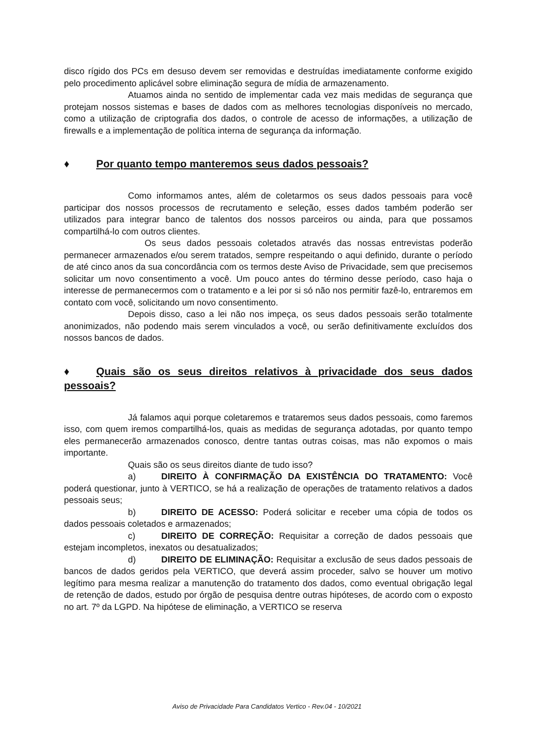disco rígido dos PCs em desuso devem ser removidas e destruídas imediatamente conforme exigido pelo procedimento aplicável sobre eliminação segura de mídia de armazenamento.
Atuamos ainda no sentido de implementar cada vez mais medidas de segurança que protejam nossos sistemas e bases de dados com as melhores tecnologias disponíveis no mercado, como a utilização de criptografia dos dados, o controle de acesso de informações, a utilização de firewalls e a implementação de política interna de segurança da informação.
♦ Por quanto tempo manteremos seus dados pessoais?
Como informamos antes, além de coletarmos os seus dados pessoais para você participar dos nossos processos de recrutamento e seleção, esses dados também poderão ser utilizados para integrar banco de talentos dos nossos parceiros ou ainda, para que possamos compartilhá-lo com outros clientes.
Os seus dados pessoais coletados através das nossas entrevistas poderão permanecer armazenados e/ou serem tratados, sempre respeitando o aqui definido, durante o período de até cinco anos da sua concordância com os termos deste Aviso de Privacidade, sem que precisemos solicitar um novo consentimento a você. Um pouco antes do término desse período, caso haja o interesse de permanecermos com o tratamento e a lei por si só não nos permitir fazê-lo, entraremos em contato com você, solicitando um novo consentimento.
Depois disso, caso a lei não nos impeça, os seus dados pessoais serão totalmente anonimizados, não podendo mais serem vinculados a você, ou serão definitivamente excluídos dos nossos bancos de dados.
♦ Quais são os seus direitos relativos à privacidade dos seus dados pessoais?
Já falamos aqui porque coletaremos e trataremos seus dados pessoais, como faremos isso, com quem iremos compartilhá-los, quais as medidas de segurança adotadas, por quanto tempo eles permanecerão armazenados conosco, dentre tantas outras coisas, mas não expomos o mais importante.
Quais são os seus direitos diante de tudo isso?
a) DIREITO À CONFIRMAÇÃO DA EXISTÊNCIA DO TRATAMENTO: Você poderá questionar, junto à VERTICO, se há a realização de operações de tratamento relativos a dados pessoais seus;
b) DIREITO DE ACESSO: Poderá solicitar e receber uma cópia de todos os dados pessoais coletados e armazenados;
c) DIREITO DE CORREÇÃO: Requisitar a correção de dados pessoais que estejam incompletos, inexatos ou desatualizados;
d) DIREITO DE ELIMINAÇÃO: Requisitar a exclusão de seus dados pessoais de bancos de dados geridos pela VERTICO, que deverá assim proceder, salvo se houver um motivo legítimo para mesma realizar a manutenção do tratamento dos dados, como eventual obrigação legal de retenção de dados, estudo por órgão de pesquisa dentre outras hipóteses, de acordo com o exposto no art. 7º da LGPD. Na hipótese de eliminação, a VERTICO se reserva
Aviso de Privacidade Para Candidatos Vertico - Rev.04 - 10/2021